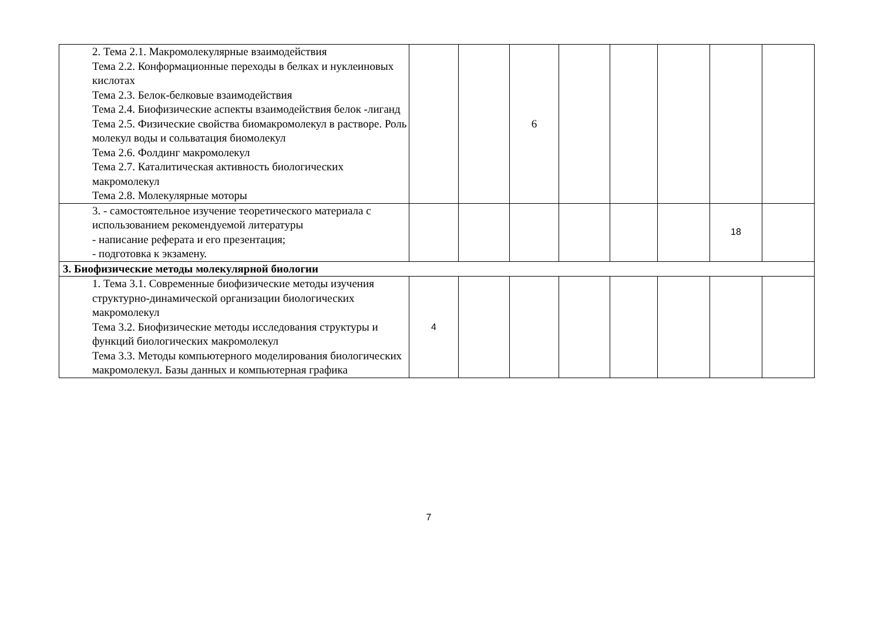| 2. Тема 2.1. Макромолекулярные взаимодействия Тема 2.2. Конформационные переходы в белках и нуклеиновых кислотах Тема 2.3. Белок-белковые взаимодействия Тема 2.4. Биофизические аспекты взаимодействия белок -лиганд Тема 2.5. Физические свойства биомакромолекул в растворе. Роль молекул воды и сольватация биомолекул Тема 2.6. Фолдинг макромолекул Тема 2.7. Каталитическая активность биологических макромолекул Тема 2.8. Молекулярные моторы | | | 6 | | | | | |
| 3. - самостоятельное изучение теоретического материала с использованием рекомендуемой литературы - написание реферата и его презентация; - подготовка к экзамену. | | | | | | | 18 | |
| 3. Биофизические методы молекулярной биологии | | | | | | | | |
| 1. Тема 3.1. Современные биофизические методы изучения структурно-динамической организации биологических макромолекул Тема 3.2. Биофизические методы исследования структуры и функций биологических макромолекул Тема 3.3. Методы компьютерного моделирования биологических макромолекул. Базы данных и компьютерная графика | 4 | | | | | | | |
7